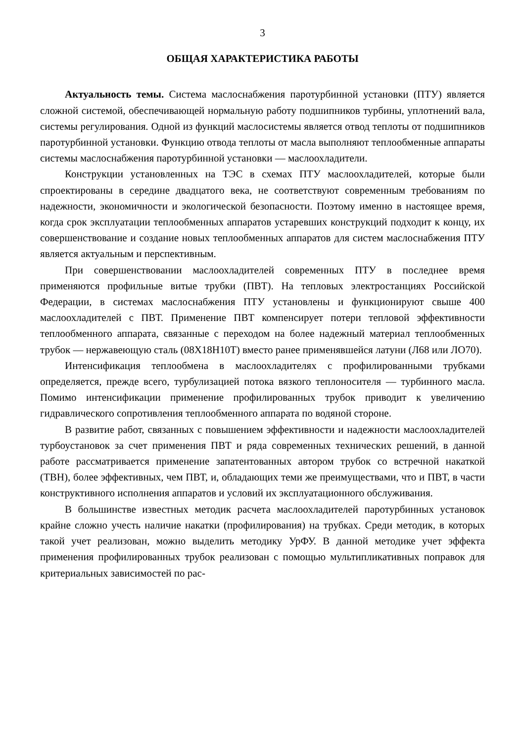3
ОБЩАЯ ХАРАКТЕРИСТИКА РАБОТЫ
Актуальность темы. Система маслоснабжения паротурбинной установки (ПТУ) является сложной системой, обеспечивающей нормальную работу подшипников турбины, уплотнений вала, системы регулирования. Одной из функций маслосистемы является отвод теплоты от подшипников паротурбинной установки. Функцию отвода теплоты от масла выполняют теплообменные аппараты системы маслоснабжения паротурбинной установки — маслоохладители.
Конструкции установленных на ТЭС в схемах ПТУ маслоохладителей, которые были спроектированы в середине двадцатого века, не соответствуют современным требованиям по надежности, экономичности и экологической безопасности. Поэтому именно в настоящее время, когда срок эксплуатации теплообменных аппаратов устаревших конструкций подходит к концу, их совершенствование и создание новых теплообменных аппаратов для систем маслоснабжения ПТУ является актуальным и перспективным.
При совершенствовании маслоохладителей современных ПТУ в последнее время применяются профильные витые трубки (ПВТ). На тепловых электростанциях Российской Федерации, в системах маслоснабжения ПТУ установлены и функционируют свыше 400 маслоохладителей с ПВТ. Применение ПВТ компенсирует потери тепловой эффективности теплообменного аппарата, связанные с переходом на более надежный материал теплообменных трубок — нержавеющую сталь (08Х18Н10Т) вместо ранее применявшейся латуни (Л68 или ЛО70).
Интенсификация теплообмена в маслоохладителях с профилированными трубками определяется, прежде всего, турбулизацией потока вязкого теплоносителя — турбинного масла. Помимо интенсификации применение профилированных трубок приводит к увеличению гидравлического сопротивления теплообменного аппарата по водяной стороне.
В развитие работ, связанных с повышением эффективности и надежности маслоохладителей турбоустановок за счет применения ПВТ и ряда современных технических решений, в данной работе рассматривается применение запатентованных автором трубок со встречной накаткой (ТВН), более эффективных, чем ПВТ, и, обладающих теми же преимуществами, что и ПВТ, в части конструктивного исполнения аппаратов и условий их эксплуатационного обслуживания.
В большинстве известных методик расчета маслоохладителей паротурбинных установок крайне сложно учесть наличие накатки (профилирования) на трубках. Среди методик, в которых такой учет реализован, можно выделить методику УрФУ. В данной методике учет эффекта применения профилированных трубок реализован с помощью мультипликативных поправок для критериальных зависимостей по рас-